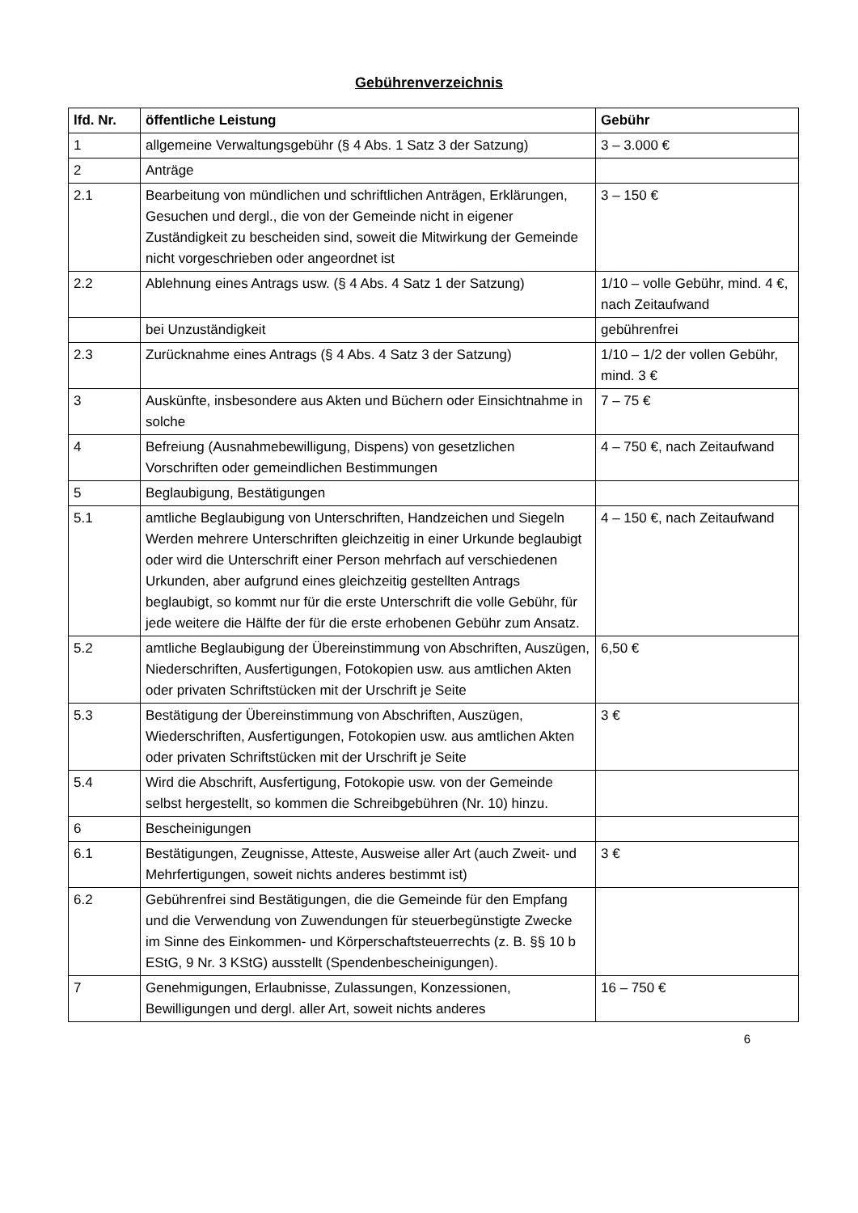Gebührenverzeichnis
| lfd. Nr. | öffentliche Leistung | Gebühr |
| --- | --- | --- |
| 1 | allgemeine Verwaltungsgebühr (§ 4 Abs. 1 Satz 3 der Satzung) | 3 – 3.000 € |
| 2 | Anträge | |
| 2.1 | Bearbeitung von mündlichen und schriftlichen Anträgen, Erklärungen, Gesuchen und dergl., die von der Gemeinde nicht in eigener Zuständigkeit zu bescheiden sind, soweit die Mitwirkung der Gemeinde nicht vorgeschrieben oder angeordnet ist | 3 – 150 € |
| 2.2 | Ablehnung eines Antrags usw. (§ 4 Abs. 4 Satz 1 der Satzung) | 1/10 – volle Gebühr, mind. 4 €, nach Zeitaufwand |
| | bei Unzuständigkeit | gebührenfrei |
| 2.3 | Zurücknahme eines Antrags (§ 4 Abs. 4 Satz 3 der Satzung) | 1/10 – 1/2 der vollen Gebühr, mind. 3 € |
| 3 | Auskünfte, insbesondere aus Akten und Büchern oder Einsichtnahme in solche | 7 – 75 € |
| 4 | Befreiung (Ausnahmebewilligung, Dispens) von gesetzlichen Vorschriften oder gemeindlichen Bestimmungen | 4 – 750 €, nach Zeitaufwand |
| 5 | Beglaubigung, Bestätigungen | |
| 5.1 | amtliche Beglaubigung von Unterschriften, Handzeichen und Siegeln Werden mehrere Unterschriften gleichzeitig in einer Urkunde beglaubigt oder wird die Unterschrift einer Person mehrfach auf verschiedenen Urkunden, aber aufgrund eines gleichzeitig gestellten Antrags beglaubigt, so kommt nur für die erste Unterschrift die volle Gebühr, für jede weitere die Hälfte der für die erste erhobenen Gebühr zum Ansatz. | 4 – 150 €, nach Zeitaufwand |
| 5.2 | amtliche Beglaubigung der Übereinstimmung von Abschriften, Auszügen, Niederschriften, Ausfertigungen, Fotokopien usw. aus amtlichen Akten oder privaten Schriftstücken mit der Urschrift je Seite | 6,50 € |
| 5.3 | Bestätigung der Übereinstimmung von Abschriften, Auszügen, Wiederschriften, Ausfertigungen, Fotokopien usw. aus amtlichen Akten oder privaten Schriftstücken mit der Urschrift je Seite | 3 € |
| 5.4 | Wird die Abschrift, Ausfertigung, Fotokopie usw. von der Gemeinde selbst hergestellt, so kommen die Schreibgebühren (Nr. 10) hinzu. | |
| 6 | Bescheinigungen | |
| 6.1 | Bestätigungen, Zeugnisse, Atteste, Ausweise aller Art (auch Zweit- und Mehrfertigungen, soweit nichts anderes bestimmt ist) | 3 € |
| 6.2 | Gebührenfrei sind Bestätigungen, die die Gemeinde für den Empfang und die Verwendung von Zuwendungen für steuerbegünstigte Zwecke im Sinne des Einkommen- und Körperschaftsteuerrechts (z. B. §§ 10 b EStG, 9 Nr. 3 KStG) ausstellt (Spendenbescheinigungen). | |
| 7 | Genehmigungen, Erlaubnisse, Zulassungen, Konzessionen, Bewilligungen und dergl. aller Art, soweit nichts anderes | 16 – 750 € |
6